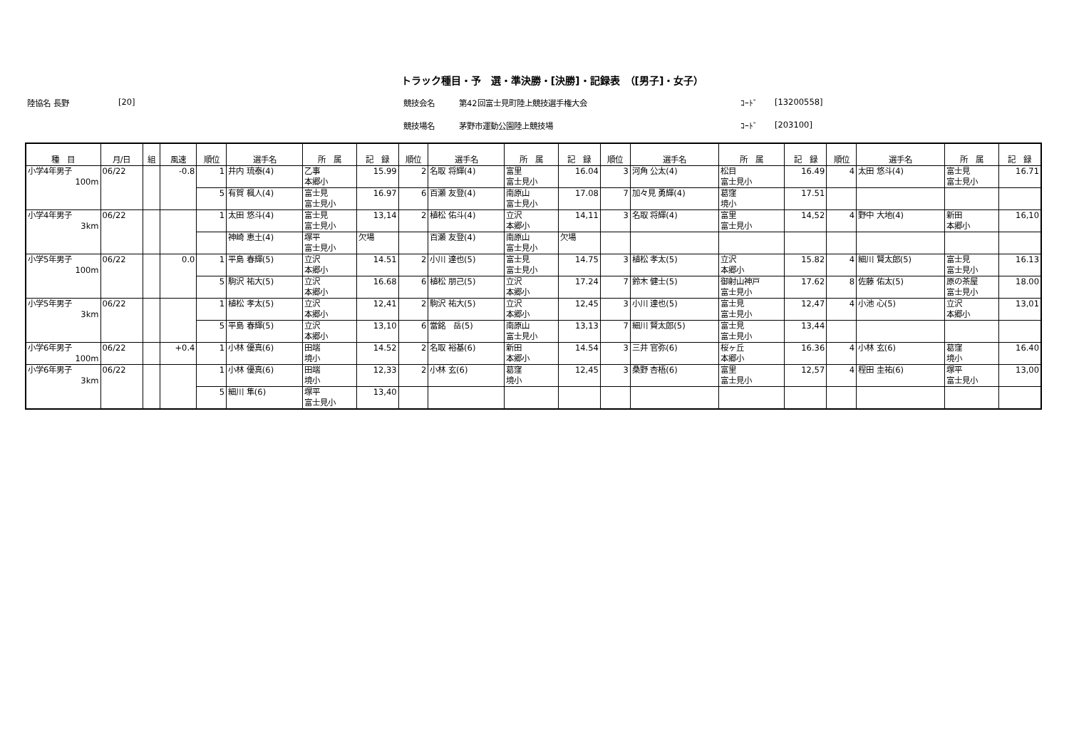トラック種目・予　選・準決勝・[決勝]・記録表　（[男子]・女子）
陸協名 長野 [20] 競技会名 第42回富士見町陸上競技選手権大会 ｺｰﾄﾞ [13200558]
競技場名 茅野市運動公園陸上競技場 ｺｰﾄﾞ [203100]
| 種 目 | 月/日 | 組 | 風速 | 順位 | 選手名 | 所 属 | 記 録 | 順位 | 選手名 | 所 属 | 記 録 | 順位 | 選手名 | 所 属 | 記 録 | 順位 | 選手名 | 所 属 | 記 録 |
| --- | --- | --- | --- | --- | --- | --- | --- | --- | --- | --- | --- | --- | --- | --- | --- | --- | --- | --- | --- |
| 小学4年男子 100m | 06/22 | | -0.8 | 1 | 井内 琉泰(4) | 乙事 本郷小 | 15.99 | 2 | 名取 将輝(4) | 富里 富士見小 | 16.04 | 3 | 河角 公太(4) | 松目 富士見小 | 16.49 | 4 | 太田 悠斗(4) | 富士見 富士見小 | 16.71 |
| | | | | 5 | 有賀 楓人(4) | 富士見 富士見小 | 16.97 | 6 | 百瀬 友登(4) | 南原山 富士見小 | 17.08 | 7 | 加々見 勇輝(4) | 葛窪 境小 | 17.51 | | | | |
| 小学4年男子 3km | 06/22 | | | 1 | 太田 悠斗(4) | 富士見 富士見小 | 13,14 | 2 | 植松 佑斗(4) | 立沢 本郷小 | 14,11 | 3 | 名取 将輝(4) | 富里 富士見小 | 14,52 | 4 | 野中 大地(4) | 新田 本郷小 | 16,10 |
| | | | | | 神崎 恵土(4) | 塚平 富士見小 | 欠場 | | 百瀬 友登(4) | 南原山 富士見小 | 欠場 | | | | | | | | |
| 小学5年男子 100m | 06/22 | | 0.0 | 1 | 平島 春輝(5) | 立沢 本郷小 | 14.51 | 2 | 小川 達也(5) | 富士見 富士見小 | 14.75 | 3 | 植松 孝太(5) | 立沢 本郷小 | 15.82 | 4 | 細川 賢太郎(5) | 富士見 富士見小 | 16.13 |
| | | | | 5 | 駒沢 祐大(5) | 立沢 本郷小 | 16.68 | 6 | 植松 朋己(5) | 立沢 本郷小 | 17.24 | 7 | 鈴木 健士(5) | 御射山神戸 富士見小 | 17.62 | 8 | 佐藤 佑太(5) | 原の茶屋 富士見小 | 18.00 |
| 小学5年男子 3km | 06/22 | | | 1 | 植松 孝太(5) | 立沢 本郷小 | 12,41 | 2 | 駒沢 祐大(5) | 立沢 本郷小 | 12,45 | 3 | 小川 達也(5) | 富士見 富士見小 | 12,47 | 4 | 小池 心(5) | 立沢 本郷小 | 13,01 |
| | | | | 5 | 平島 春輝(5) | 立沢 本郷小 | 13,10 | 6 | 當銘 岳(5) | 南原山 富士見小 | 13,13 | 7 | 細川 賢太郎(5) | 富士見 富士見小 | 13,44 | | | | |
| 小学6年男子 100m | 06/22 | | +0.4 | 1 | 小林 優真(6) | 田端 境小 | 14.52 | 2 | 名取 裕基(6) | 新田 本郷小 | 14.54 | 3 | 三井 官弥(6) | 桜ヶ丘 本郷小 | 16.36 | 4 | 小林 玄(6) | 葛窪 境小 | 16.40 |
| 小学6年男子 3km | 06/22 | | | 1 | 小林 優真(6) | 田端 境小 | 12,33 | 2 | 小林 玄(6) | 葛窪 境小 | 12,45 | 3 | 桑野 杏梧(6) | 富里 富士見小 | 12,57 | 4 | 程田 圭祐(6) | 塚平 富士見小 | 13,00 |
| | | | | 5 | 細川 隼(6) | 塚平 富士見小 | 13,40 | | | | | | | | | | | | |